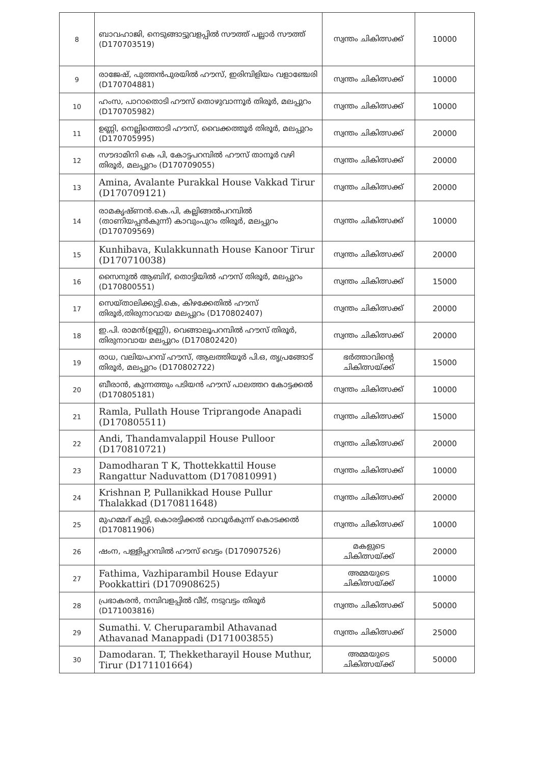| 8 | ബാവഹാജി, നെടുങ്ങാട്ടുവളപ്പിൽ സൗത്ത് പല്ലാർ സൗത്ത് (D170703519) | സ്വന്തം ചികിത്സക്ക് | 10000 |
| 9 | രാജേഷ്, പുത്തൻപുരയിൽ ഹൗസ്, ഇരിമ്പിളിയം വളാഞ്ചേരി (D170704881) | സ്വന്തം ചികിത്സക്ക് | 10000 |
| 10 | ഹംസ, പാറാതൊടി ഹൗസ് തൊഴുവാന്നൂർ തിരൂർ, മലപ്പുറം (D170705982) | സ്വന്തം ചികിത്സക്ക് | 10000 |
| 11 | ഉണ്ണി, നെല്ലിത്തൊടി ഹൗസ്, വൈക്കത്തൂർ തിരൂർ, മലപ്പുറം (D170705995) | സ്വന്തം ചികിത്സക്ക് | 20000 |
| 12 | സൗദാമിനി കെ പി, കോട്ടപറമ്പിൽ ഹൗസ് താനൂർ വഴി തിരൂർ, മലപ്പുറം (D170709055) | സ്വന്തം ചികിത്സക്ക് | 20000 |
| 13 | Amina, Avalante Purakkal House Vakkad Tirur (D170709121) | സ്വന്തം ചികിത്സക്ക് | 20000 |
| 14 | രാമകൃഷ്ണൻ.കെ.പി, കല്ലിങ്ങൽപറമ്പിൽ (താണിയപ്പൻകുന്ന്) കാവുംപുറം തിരൂർ, മലപ്പുറം (D170709569) | സ്വന്തം ചികിത്സക്ക് | 10000 |
| 15 | Kunhibava, Kulakkunnath House Kanoor Tirur (D170710038) | സ്വന്തം ചികിത്സക്ക് | 20000 |
| 16 | സൈനുൽ ആബിദ്, തൊട്ടിയിൽ ഹൗസ് തിരൂർ, മലപ്പുറം (D170800551) | സ്വന്തം ചികിത്സക്ക് | 15000 |
| 17 | സെയ്താലിക്കുട്ടി.കെ, കിഴക്കേതിൽ ഹൗസ് തിരൂർ,തിരുനാവായ മലപ്പുറം (D170802407) | സ്വന്തം ചികിത്സക്ക് | 20000 |
| 18 | ഇ.പി. രാമൻ(ഉണ്ണി), വെങ്ങാലൂപറമ്പിൽ ഹൗസ് തിരൂർ, തിരുനാവായ മലപ്പുറം (D170802420) | സ്വന്തം ചികിത്സക്ക് | 20000 |
| 19 | രാധ, വലിയപറമ്പ് ഹൗസ്, ആലത്തിയൂർ പി.ഒ, തൃപ്രങ്ങോട് തിരൂർ, മലപ്പുറം (D170802722) | ഭർത്താവിന്റെ ചികിത്സയ്ക്ക് | 15000 |
| 20 | ബീരാൻ, കുന്നത്തും പടിയൻ ഹൗസ് പാലത്തറ കോട്ടക്കൽ (D170805181) | സ്വന്തം ചികിത്സക്ക് | 10000 |
| 21 | Ramla, Pullath House Triprangode Anapadi (D170805511) | സ്വന്തം ചികിത്സക്ക് | 15000 |
| 22 | Andi, Thandamvalappil House Pulloor (D170810721) | സ്വന്തം ചികിത്സക്ക് | 20000 |
| 23 | Damodharan T K, Thottekkattil House Rangattur Naduvattom (D170810991) | സ്വന്തം ചികിത്സക്ക് | 10000 |
| 24 | Krishnan P, Pullanikkad House Pullur Thalakkad (D170811648) | സ്വന്തം ചികിത്സക്ക് | 20000 |
| 25 | മുഹമ്മദ് കുട്ടി, കൊരട്ടിക്കൽ വാവൂർകുന്ന് കൊടക്കൽ (D170811906) | സ്വന്തം ചികിത്സക്ക് | 10000 |
| 26 | ഷംന, പള്ളിപ്പറമ്പിൽ ഹൗസ് വെട്ടം (D170907526) | മകളുടെ ചികിത്സയ്ക്ക് | 20000 |
| 27 | Fathima, Vazhiparambil House Edayur Pookkattiri (D170908625) | അമ്മയുടെ ചികിത്സയ്ക്ക് | 10000 |
| 28 | പ്രഭാകരൻ, നമ്പിവളപ്പിൽ വീട്, നടുവട്ടം തിരൂർ (D171003816) | സ്വന്തം ചികിത്സക്ക് | 50000 |
| 29 | Sumathi. V. Cheruparambil Athavanad Athavanad Manappadi (D171003855) | സ്വന്തം ചികിത്സക്ക് | 25000 |
| 30 | Damodaran. T, Thekketharayil House Muthur, Tirur (D171101664) | അമ്മയുടെ ചികിത്സയ്ക്ക് | 50000 |